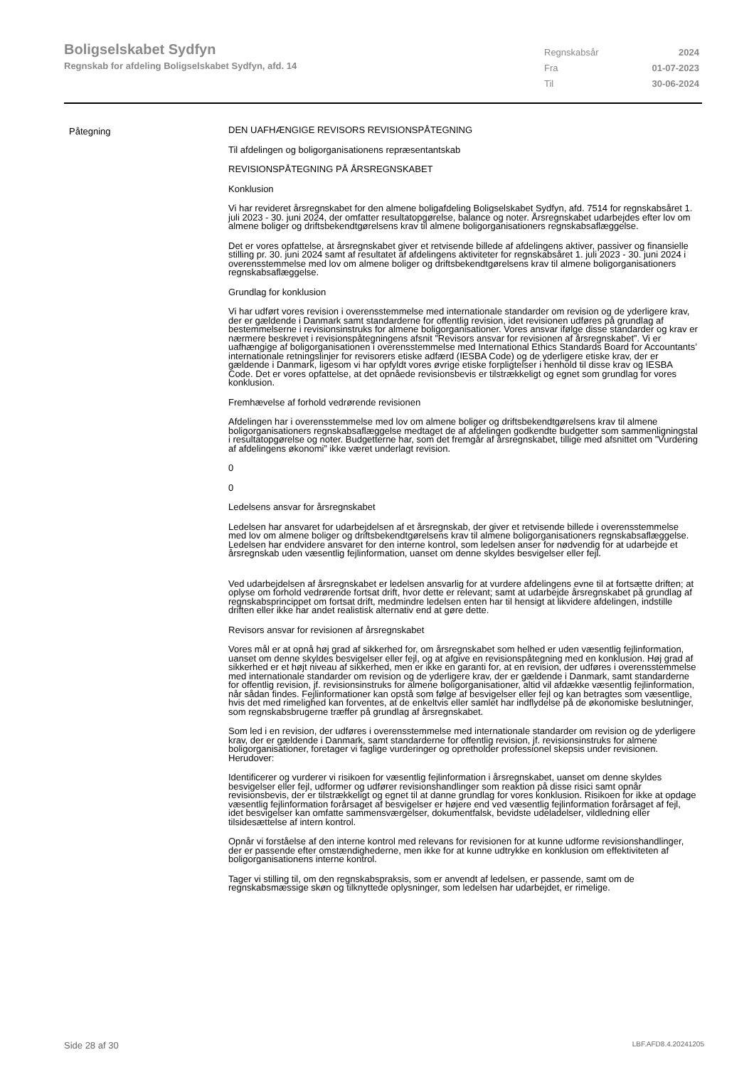Boligselskabet Sydfyn
Regnskab for afdeling Boligselskabet Sydfyn, afd. 14
Regnskabsår 2024
Fra 01-07-2023
Til 30-06-2024
Påtegning
DEN UAFHÆNGIGE REVISORS REVISIONSPÅTEGNING
Til afdelingen og boligorganisationens repræsentantskab
REVISIONSPÅTEGNING PÅ ÅRSREGNSKABET
Konklusion
Vi har revideret årsregnskabet for den almene boligafdeling Boligselskabet Sydfyn, afd. 7514 for regnskabsåret 1. juli 2023 - 30. juni 2024, der omfatter resultatopgørelse, balance og noter. Årsregnskabet udarbejdes efter lov om almene boliger og driftsbekendtgørelsens krav til almene boligorganisationers regnskabsaflæggelse.
Det er vores opfattelse, at årsregnskabet giver et retvisende billede af afdelingens aktiver, passiver og finansielle stilling pr. 30. juni 2024 samt af resultatet af afdelingens aktiviteter for regnskabsåret 1. juli 2023 - 30. juni 2024 i overensstemmelse med lov om almene boliger og driftsbekendtgørelsens krav til almene boligorganisationers regnskabsaflæggelse.
Grundlag for konklusion
Vi har udført vores revision i overensstemmelse med internationale standarder om revision og de yderligere krav, der er gældende i Danmark samt standarderne for offentlig revision, idet revisionen udføres på grundlag af bestemmelserne i revisionsinstruks for almene boligorganisationer. Vores ansvar ifølge disse standarder og krav er nærmere beskrevet i revisionspåtegningens afsnit ”Revisors ansvar for revisionen af årsregnskabet”. Vi er uafhængige af boligorganisationen i overensstemmelse med International Ethics Standards Board for Accountants’ internationale retningslinjer for revisorers etiske adfærd (IESBA Code) og de yderligere etiske krav, der er gældende i Danmark, ligesom vi har opfyldt vores øvrige etiske forpligtelser i henhold til disse krav og IESBA Code. Det er vores opfattelse, at det opnåede revisionsbevis er tilstrækkeligt og egnet som grundlag for vores konklusion.
Fremhævelse af forhold vedrørende revisionen
Afdelingen har i overensstemmelse med lov om almene boliger og driftsbekendtgørelsens krav til almene boligorganisationers regnskabsaflæggelse medtaget de af afdelingen godkendte budgetter som sammenligningstal i resultatopgørelse og noter. Budgetterne har, som det fremgår af årsregnskabet, tillige med afsnittet om ”Vurdering af afdelingens økonomi” ikke været underlagt revision.
0
0
Ledelsens ansvar for årsregnskabet
Ledelsen har ansvaret for udarbejdelsen af et årsregnskab, der giver et retvisende billede i overensstemmelse med lov om almene boliger og driftsbekendtgørelsens krav til almene boligorganisationers regnskabsaflæggelse. Ledelsen har endvidere ansvaret for den interne kontrol, som ledelsen anser for nødvendig for at udarbejde et årsregnskab uden væsentlig fejlinformation, uanset om denne skyldes besvigelser eller fejl.
Ved udarbejdelsen af årsregnskabet er ledelsen ansvarlig for at vurdere afdelingens evne til at fortsætte driften; at oplyse om forhold vedrørende fortsat drift, hvor dette er relevant; samt at udarbejde årsregnskabet på grundlag af regnskabsprincippet om fortsat drift, medmindre ledelsen enten har til hensigt at likvidere afdelingen, indstille driften eller ikke har andet realistisk alternativ end at gøre dette.
Revisors ansvar for revisionen af årsregnskabet
Vores mål er at opnå høj grad af sikkerhed for, om årsregnskabet som helhed er uden væsentlig fejlinformation, uanset om denne skyldes besvigelser eller fejl, og at afgive en revisionspåtegning med en konklusion. Høj grad af sikkerhed er et højt niveau af sikkerhed, men er ikke en garanti for, at en revision, der udføres i overensstemmelse med internationale standarder om revision og de yderligere krav, der er gældende i Danmark, samt standarderne for offentlig revision, jf. revisionsinstruks for almene boligorganisationer, altid vil afdække væsentlig fejlinformation, når sådan findes. Fejlinformationer kan opstå som følge af besvigelser eller fejl og kan betragtes som væsentlige, hvis det med rimelighed kan forventes, at de enkeltvis eller samlet har indflydelse på de økonomiske beslutninger, som regnskabsbrugerne træffer på grundlag af årsregnskabet.
Som led i en revision, der udføres i overensstemmelse med internationale standarder om revision og de yderligere krav, der er gældende i Danmark, samt standarderne for offentlig revision, jf. revisionsinstruks for almene boligorganisationer, foretager vi faglige vurderinger og opretholder professionel skepsis under revisionen. Herudover:
Identificerer og vurderer vi risikoen for væsentlig fejlinformation i årsregnskabet, uanset om denne skyldes besvigelser eller fejl, udformer og udfører revisionshandlinger som reaktion på disse risici samt opnår revisionsbevis, der er tilstrækkeligt og egnet til at danne grundlag for vores konklusion. Risikoen for ikke at opdage væsentlig fejlinformation forårsaget af besvigelser er højere end ved væsentlig fejlinformation forårsaget af fejl, idet besvigelser kan omfatte sammensværgelser, dokumentfalsk, bevidste udeladelser, vildledning eller tilsidesættelse af intern kontrol.
Opnår vi forståelse af den interne kontrol med relevans for revisionen for at kunne udforme revisionshandlinger, der er passende efter omstændighederne, men ikke for at kunne udtrykke en konklusion om effektiviteten af boligorganisationens interne kontrol.
Tager vi stilling til, om den regnskabspraksis, som er anvendt af ledelsen, er passende, samt om de regnskabsmæssige skøn og tilknyttede oplysninger, som ledelsen har udarbejdet, er rimelige.
Side 28 af 30 LBF.AFD8.4.20241205